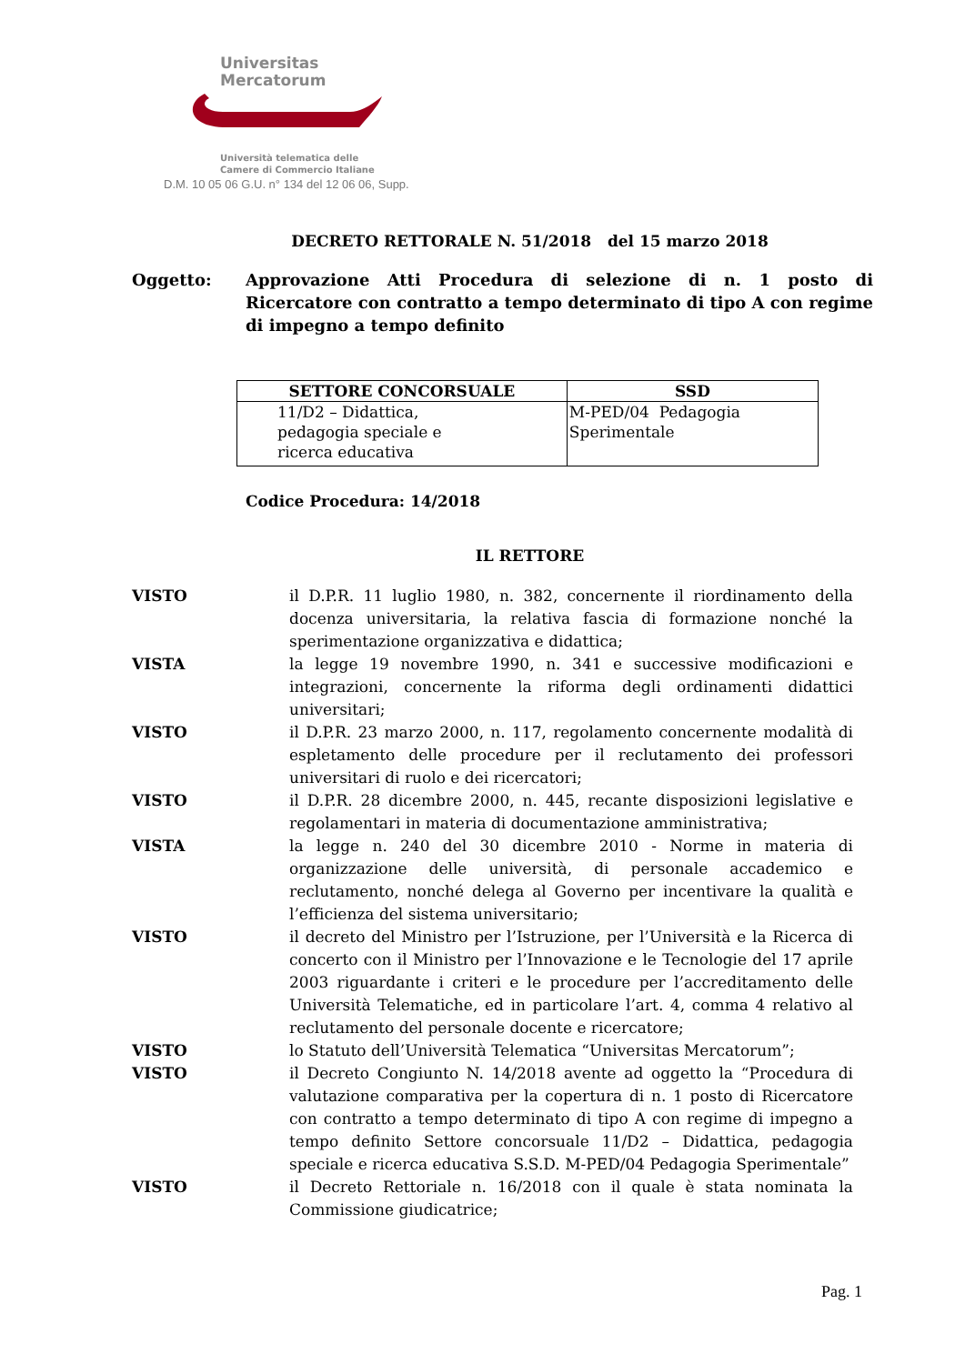Universitas
Mercatorum
Università telematica delle
Camere di Commercio Italiane
D.M. 10 05 06 G.U. n° 134 del 12 06 06, Supp.
DECRETO RETTORALE N. 51/2018 del 15 marzo 2018
Oggetto: Approvazione Atti Procedura di selezione di n. 1 posto di Ricercatore con contratto a tempo determinato di tipo A con regime di impegno a tempo definito
| SETTORE CONCORSUALE | SSD |
| --- | --- |
| 11/D2 – Didattica, pedagogia speciale e ricerca educativa | M-PED/04 Pedagogia Sperimentale |
Codice Procedura: 14/2018
IL RETTORE
VISTO il D.P.R. 11 luglio 1980, n. 382, concernente il riordinamento della docenza universitaria, la relativa fascia di formazione nonché la sperimentazione organizzativa e didattica;
VISTA la legge 19 novembre 1990, n. 341 e successive modificazioni e integrazioni, concernente la riforma degli ordinamenti didattici universitari;
VISTO il D.P.R. 23 marzo 2000, n. 117, regolamento concernente modalità di espletamento delle procedure per il reclutamento dei professori universitari di ruolo e dei ricercatori;
VISTO il D.P.R. 28 dicembre 2000, n. 445, recante disposizioni legislative e regolamentari in materia di documentazione amministrativa;
VISTA la legge n. 240 del 30 dicembre 2010 - Norme in materia di organizzazione delle università, di personale accademico e reclutamento, nonché delega al Governo per incentivare la qualità e l’efficienza del sistema universitario;
VISTO il decreto del Ministro per l’Istruzione, per l’Università e la Ricerca di concerto con il Ministro per l’Innovazione e le Tecnologie del 17 aprile 2003 riguardante i criteri e le procedure per l’accreditamento delle Università Telematiche, ed in particolare l’art. 4, comma 4 relativo al reclutamento del personale docente e ricercatore;
VISTO lo Statuto dell’Università Telematica “Universitas Mercatorum”;
VISTO il Decreto Congiunto N. 14/2018 avente ad oggetto la “Procedura di valutazione comparativa per la copertura di n. 1 posto di Ricercatore con contratto a tempo determinato di tipo A con regime di impegno a tempo definito Settore concorsuale 11/D2 – Didattica, pedagogia speciale e ricerca educativa S.S.D. M-PED/04 Pedagogia Sperimentale”
VISTO il Decreto Rettoriale n. 16/2018 con il quale è stata nominata la Commissione giudicatrice;
Pag. 1